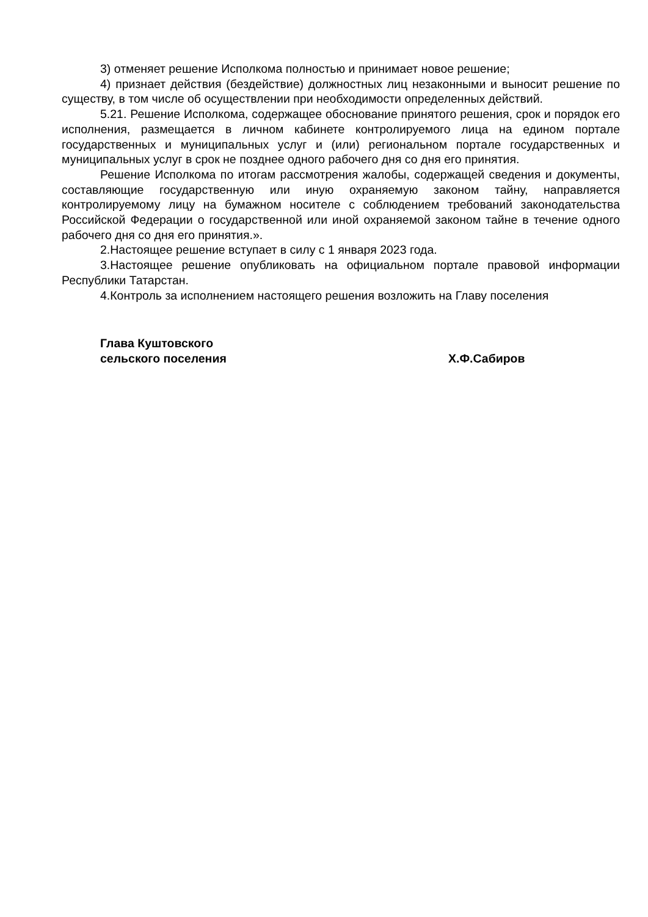3) отменяет решение Исполкома полностью и принимает новое решение;
4) признает действия (бездействие) должностных лиц незаконными и выносит решение по существу, в том числе об осуществлении при необходимости определенных действий.
5.21. Решение Исполкома, содержащее обоснование принятого решения, срок и порядок его исполнения, размещается в личном кабинете контролируемого лица на едином портале государственных и муниципальных услуг и (или) региональном портале государственных и муниципальных услуг в срок не позднее одного рабочего дня со дня его принятия.
Решение Исполкома по итогам рассмотрения жалобы, содержащей сведения и документы, составляющие государственную или иную охраняемую законом тайну, направляется контролируемому лицу на бумажном носителе с соблюдением требований законодательства Российской Федерации о государственной или иной охраняемой законом тайне в течение одного рабочего дня со дня его принятия.».
2.Настоящее решение вступает в силу с 1 января 2023 года.
3.Настоящее решение опубликовать на официальном портале правовой информации Республики Татарстан.
4.Контроль за исполнением настоящего решения возложить на Главу поселения
Глава Куштовского
сельского поселения
Х.Ф.Сабиров